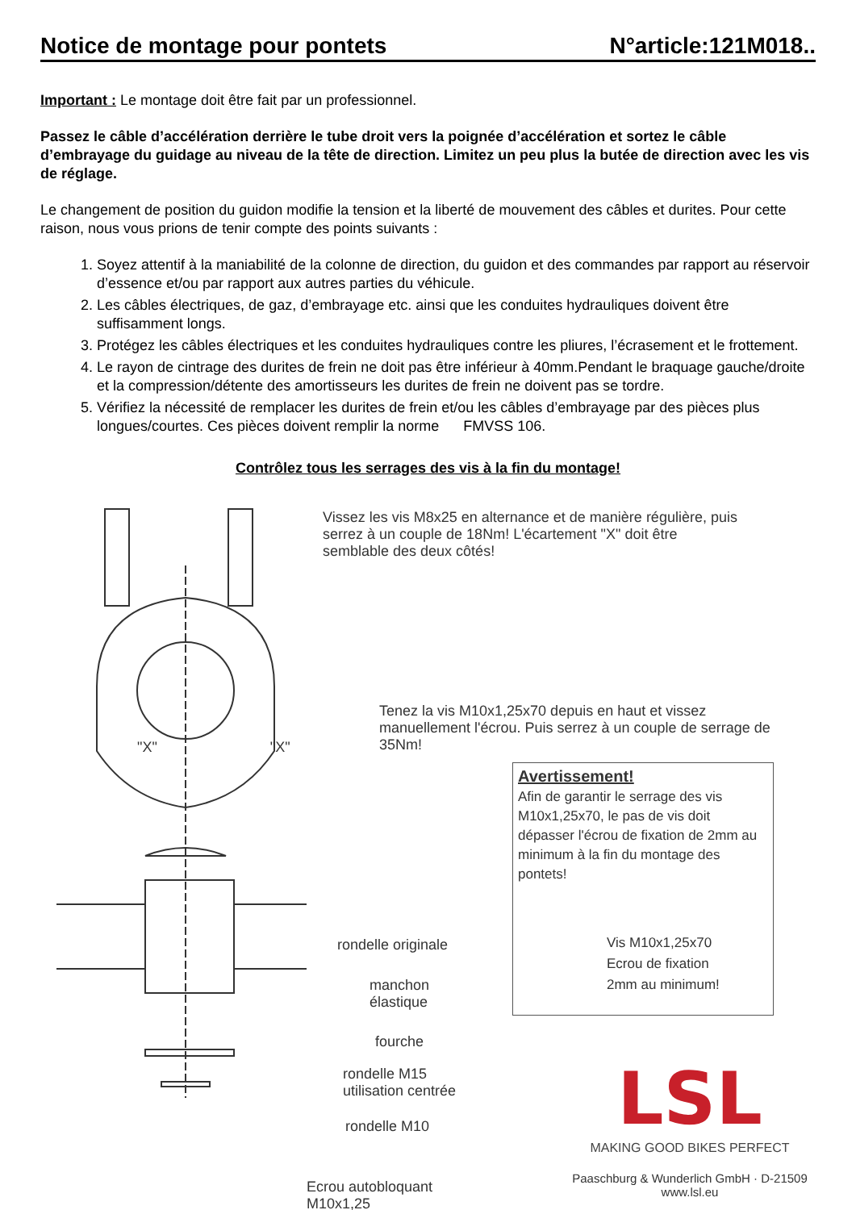Notice de montage pour pontets N°article:121M018..
Important : Le montage doit être fait par un professionnel.
Passez le câble d’accélération derrière le tube droit vers la poignée d’accélération et sortez le câble d’embrayage du guidage au niveau de la tête de direction. Limitez un peu plus la butée de direction avec les vis de réglage.
Le changement de position du guidon modifie la tension et la liberté de mouvement des câbles et durites. Pour cette raison, nous vous prions de tenir compte des points suivants :
1. Soyez attentif à la maniabilité de la colonne de direction, du guidon et des commandes par rapport au réservoir d’essence et/ou par rapport aux autres parties du véhicule.
2. Les câbles électriques, de gaz, d’embrayage etc. ainsi que les conduites hydrauliques doivent être suffisamment longs.
3. Protégez les câbles électriques et les conduites hydrauliques contre les pliures, l’écrasement et le frottement.
4. Le rayon de cintrage des durites de frein ne doit pas être inférieur à 40mm.Pendant le braquage gauche/droite et la compression/détente des amortisseurs les durites de frein ne doivent pas se tordre.
5. Vérifiez la nécessité de remplacer les durites de frein et/ou les câbles d’embrayage par des pièces plus longues/courtes. Ces pièces doivent remplir la norme FMVSS 106.
Contrôlez tous les serrages des vis à la fin du montage!
Vissez les vis M8x25 en alternance et de manière régulière, puis serrez à un couple de 18Nm! L'écartement "X" doit être semblable des deux côtés!
"X" "X"
Tenez la vis M10x1,25x70 depuis en haut et vissez manuellement l'écrou. Puis serrez à un couple de serrage de 35Nm!
rondelle originale
manchon
élastique
fourche
rondelle M15
utilisation centrée
rondelle M10
Ecrou autobloquant
M10x1,25
Avertissement!
Afin de garantir le serrage des vis M10x1,25x70, le pas de vis doit dépasser l'écrou de fixation de 2mm au minimum à la fin du montage des pontets!
Vis M10x1,25x70
Ecrou de fixation
2mm au minimum!
LSL
MAKING GOOD BIKES PERFECT
Paaschburg & Wunderlich GmbH · D-21509
www.lsl.eu